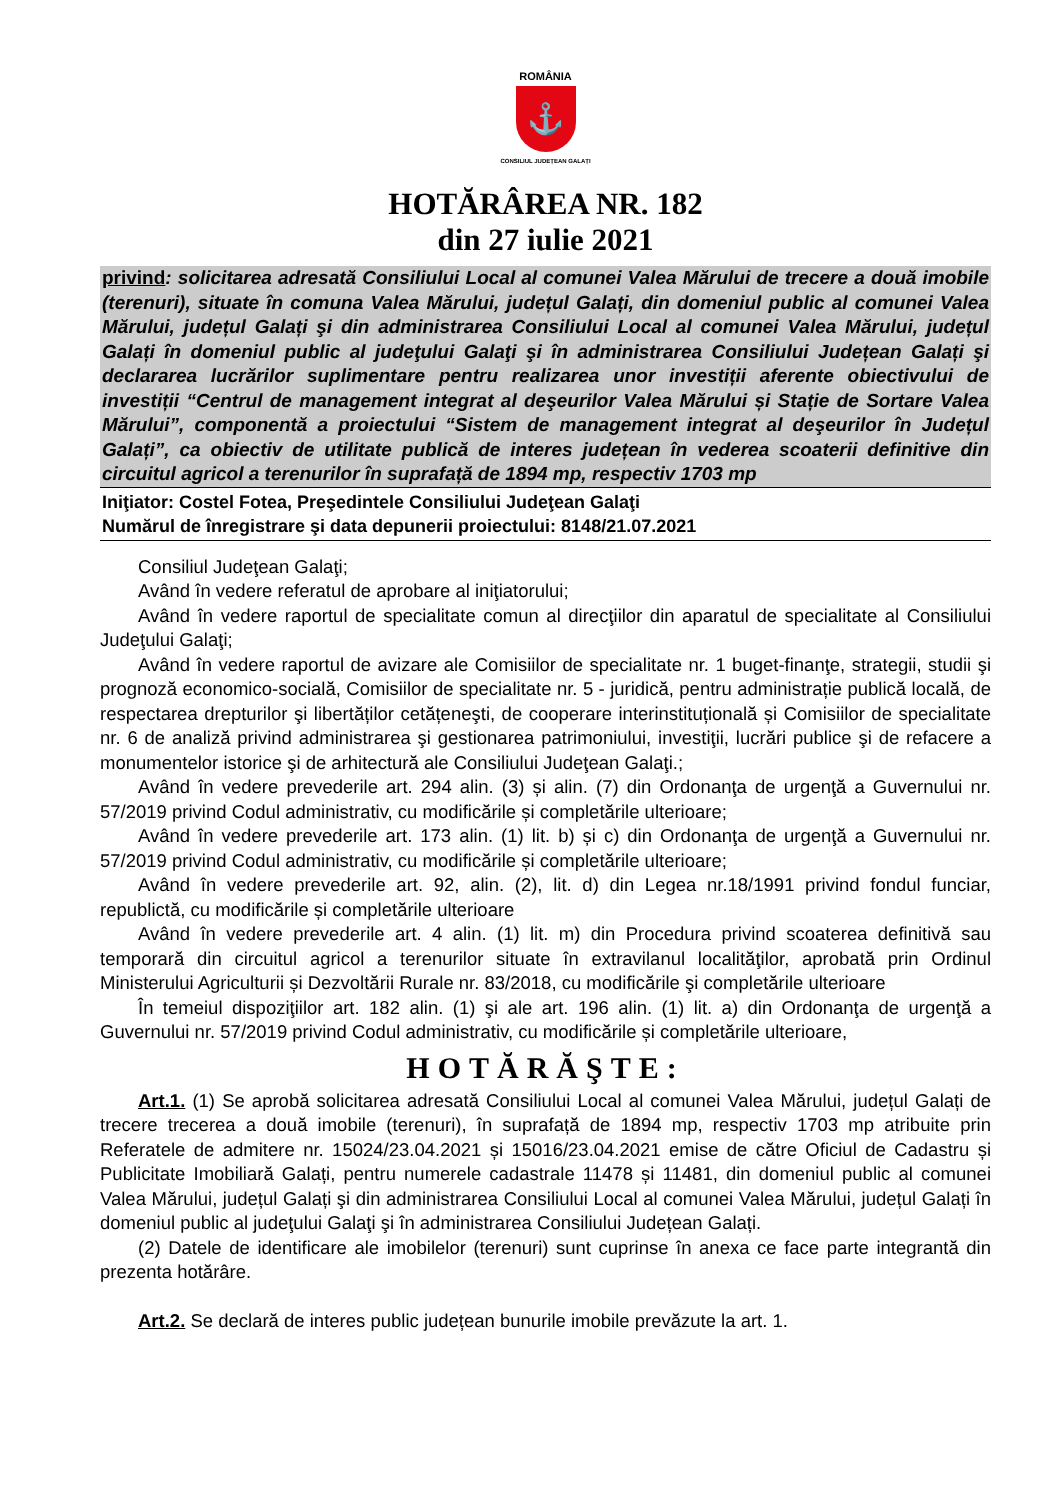ROMÂNIA
⚓
CONSILIUL JUDEȚEAN GALAȚI
HOTĂRÂREA NR. 182
din 27 iulie 2021
privind: solicitarea adresată Consiliului Local al comunei Valea Mărului de trecere a două imobile (terenuri), situate în comuna Valea Mărului, județul Galați, din domeniul public al comunei Valea Mărului, județul Galați şi din administrarea Consiliului Local al comunei Valea Mărului, județul Galați în domeniul public al judeţului Galaţi şi în administrarea Consiliului Județean Galați şi declararea lucrărilor suplimentare pentru realizarea unor investiții aferente obiectivului de investiții “Centrul de management integrat al deşeurilor Valea Mărului și Stație de Sortare Valea Mărului”, componentă a proiectului “Sistem de management integrat al deşeurilor în Județul Galați”, ca obiectiv de utilitate publică de interes județean în vederea scoaterii definitive din circuitul agricol a terenurilor în suprafață de 1894 mp, respectiv 1703 mp
Iniţiator: Costel Fotea, Preşedintele Consiliului Judeţean Galaţi
Numărul de înregistrare şi data depunerii proiectului: 8148/21.07.2021
Consiliul Judeţean Galaţi;
Având în vedere referatul de aprobare al iniţiatorului;
Având în vedere raportul de specialitate comun al direcţiilor din aparatul de specialitate al Consiliului Judeţului Galaţi;
Având în vedere raportul de avizare ale Comisiilor de specialitate nr. 1 buget-finanţe, strategii, studii şi prognoză economico-socială, Comisiilor de specialitate nr. 5 - juridică, pentru administrație publică locală, de respectarea drepturilor şi libertăților cetățeneşti, de cooperare interinstituțională și Comisiilor de specialitate nr. 6 de analiză privind administrarea şi gestionarea patrimoniului, investiţii, lucrări publice şi de refacere a monumentelor istorice şi de arhitectură ale Consiliului Judeţean Galaţi.;
Având în vedere prevederile art. 294 alin. (3) și alin. (7) din Ordonanţa de urgenţă a Guvernului nr. 57/2019 privind Codul administrativ, cu modificările și completările ulterioare;
Având în vedere prevederile art. 173 alin. (1) lit. b) și c) din Ordonanţa de urgenţă a Guvernului nr. 57/2019 privind Codul administrativ, cu modificările și completările ulterioare;
Având în vedere prevederile art. 92, alin. (2), lit. d) din Legea nr.18/1991 privind fondul funciar, republictă, cu modificările și completările ulterioare
Având în vedere prevederile art. 4 alin. (1) lit. m) din Procedura privind scoaterea definitivă sau temporară din circuitul agricol a terenurilor situate în extravilanul localităţilor, aprobată prin Ordinul Ministerului Agriculturii și Dezvoltării Rurale nr. 83/2018, cu modificările şi completările ulterioare
În temeiul dispoziţiilor art. 182 alin. (1) şi ale art. 196 alin. (1) lit. a) din Ordonanţa de urgenţă a Guvernului nr. 57/2019 privind Codul administrativ, cu modificările și completările ulterioare,
HOTĂRĂŞTE:
Art.1. (1) Se aprobă solicitarea adresată Consiliului Local al comunei Valea Mărului, județul Galați de trecere trecerea a două imobile (terenuri), în suprafață de 1894 mp, respectiv 1703 mp atribuite prin Referatele de admitere nr. 15024/23.04.2021 și 15016/23.04.2021 emise de către Oficiul de Cadastru și Publicitate Imobiliară Galați, pentru numerele cadastrale 11478 și 11481, din domeniul public al comunei Valea Mărului, județul Galați şi din administrarea Consiliului Local al comunei Valea Mărului, județul Galați în domeniul public al judeţului Galaţi şi în administrarea Consiliului Județean Galați.
(2) Datele de identificare ale imobilelor (terenuri) sunt cuprinse în anexa ce face parte integrantă din prezenta hotărâre.
Art.2. Se declară de interes public județean bunurile imobile prevăzute la art. 1.